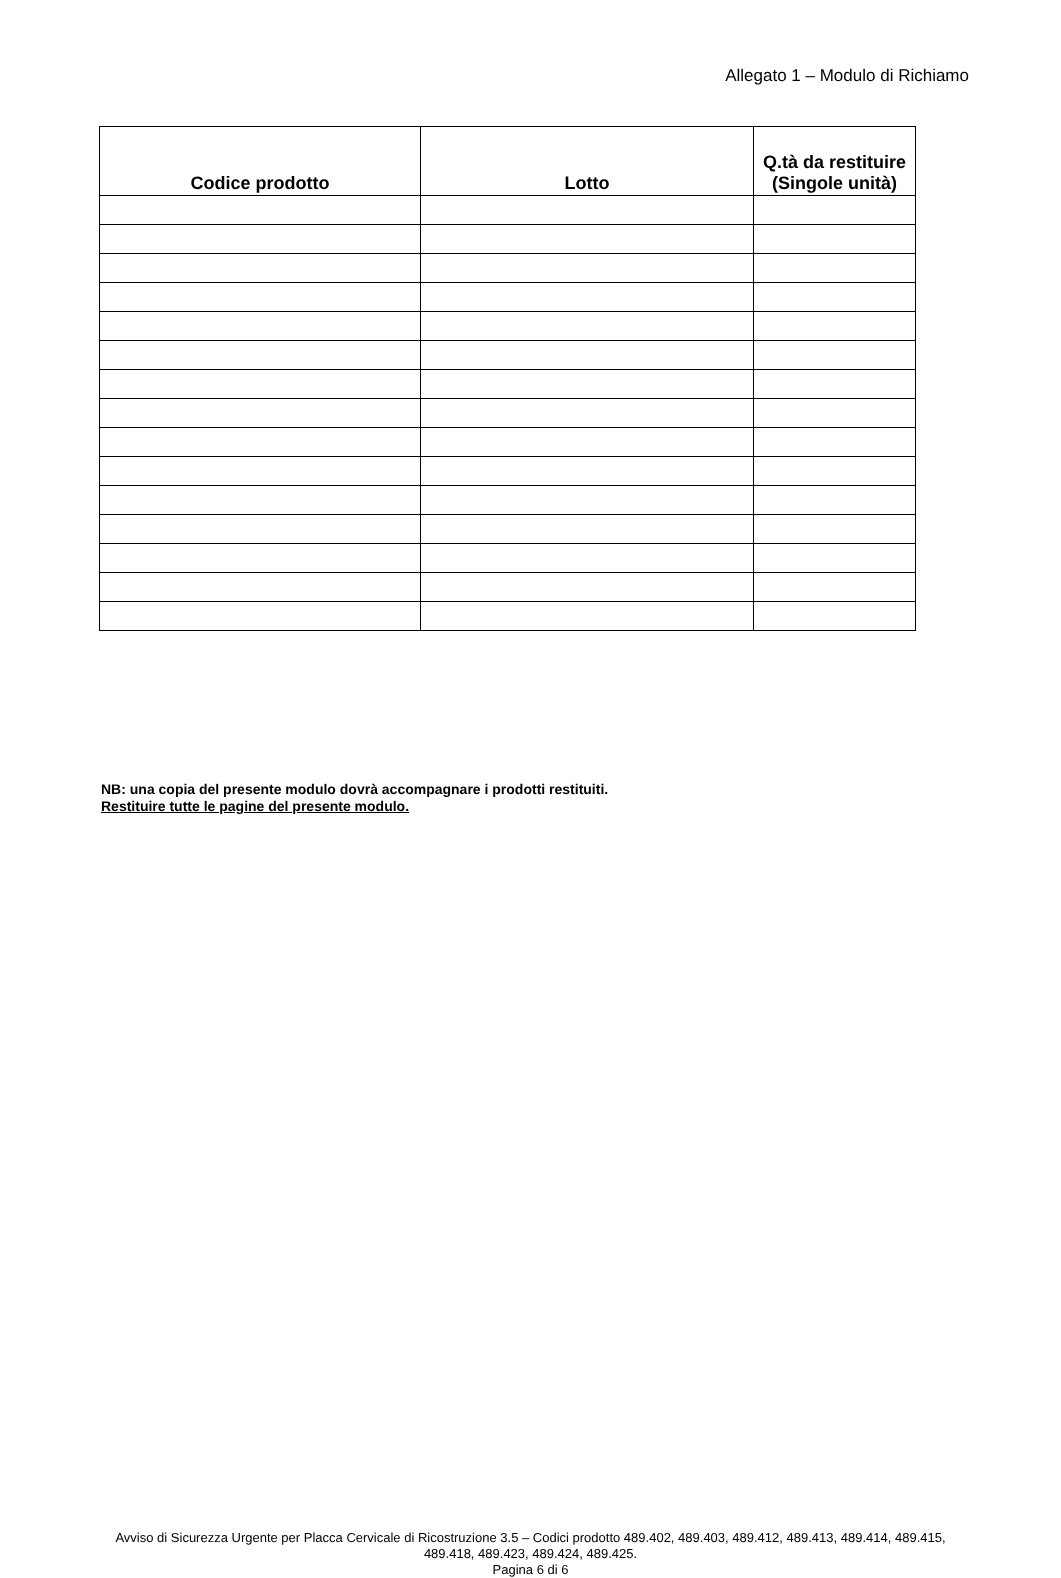Allegato 1 – Modulo di Richiamo
| Codice prodotto | Lotto | Q.tà da restituire (Singole unità) |
| --- | --- | --- |
NB: una copia del presente modulo dovrà accompagnare i prodotti restituiti.
Restituire tutte le pagine del presente modulo.
Avviso di Sicurezza Urgente per Placca Cervicale di Ricostruzione 3.5 – Codici prodotto 489.402, 489.403, 489.412, 489.413, 489.414, 489.415, 489.418, 489.423, 489.424, 489.425.
Pagina 6 di 6